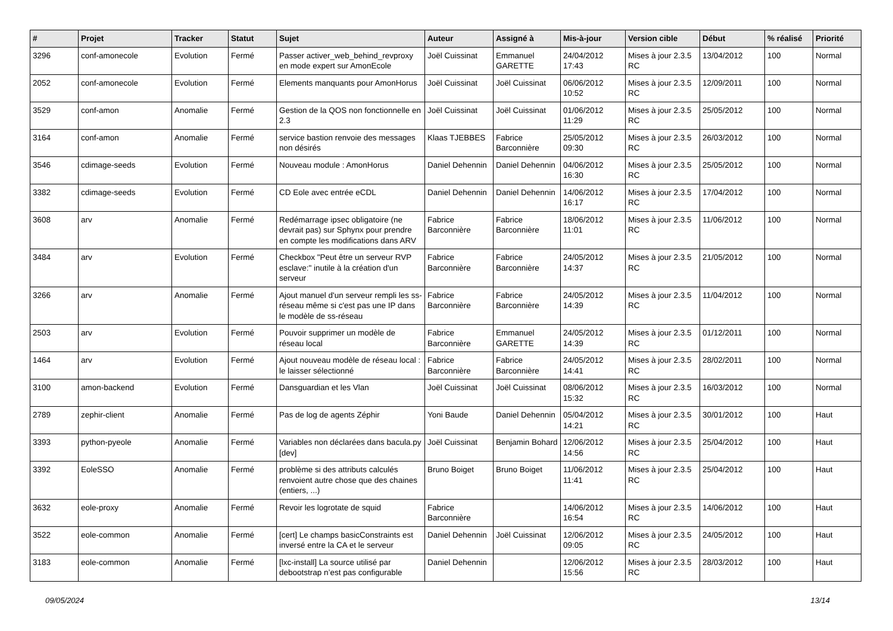| # | Projet | Tracker | Statut | Sujet | Auteur | Assigné à | Mis-à-jour | Version cible | Début | % réalisé | Priorité |
| --- | --- | --- | --- | --- | --- | --- | --- | --- | --- | --- | --- |
| 3296 | conf-amonecole | Evolution | Fermé | Passer activer_web_behind_revproxy en mode expert sur AmonEcole | Joël Cuissinat | Emmanuel GARETTE | 24/04/2012 17:43 | Mises à jour 2.3.5 RC | 13/04/2012 | 100 | Normal |
| 2052 | conf-amonecole | Evolution | Fermé | Elements manquants pour AmonHorus | Joël Cuissinat | Joël Cuissinat | 06/06/2012 10:52 | Mises à jour 2.3.5 RC | 12/09/2011 | 100 | Normal |
| 3529 | conf-amon | Anomalie | Fermé | Gestion de la QOS non fonctionnelle en 2.3 | Joël Cuissinat | Joël Cuissinat | 01/06/2012 11:29 | Mises à jour 2.3.5 RC | 25/05/2012 | 100 | Normal |
| 3164 | conf-amon | Anomalie | Fermé | service bastion renvoie des messages non désirés | Klaas TJEBBES | Fabrice Barconnière | 25/05/2012 09:30 | Mises à jour 2.3.5 RC | 26/03/2012 | 100 | Normal |
| 3546 | cdimage-seeds | Evolution | Fermé | Nouveau module : AmonHorus | Daniel Dehennin | Daniel Dehennin | 04/06/2012 16:30 | Mises à jour 2.3.5 RC | 25/05/2012 | 100 | Normal |
| 3382 | cdimage-seeds | Evolution | Fermé | CD Eole avec entrée eCDL | Daniel Dehennin | Daniel Dehennin | 14/06/2012 16:17 | Mises à jour 2.3.5 RC | 17/04/2012 | 100 | Normal |
| 3608 | arv | Anomalie | Fermé | Redémarrage ipsec obligatoire (ne devrait pas) sur Sphynx pour prendre en compte les modifications dans ARV | Fabrice Barconnière | Fabrice Barconnière | 18/06/2012 11:01 | Mises à jour 2.3.5 RC | 11/06/2012 | 100 | Normal |
| 3484 | arv | Evolution | Fermé | Checkbox "Peut être un serveur RVP esclave:" inutile à la création d'un serveur | Fabrice Barconnière | Fabrice Barconnière | 24/05/2012 14:37 | Mises à jour 2.3.5 RC | 21/05/2012 | 100 | Normal |
| 3266 | arv | Anomalie | Fermé | Ajout manuel d'un serveur rempli les ss-réseau même si c'est pas une IP dans le modèle de ss-réseau | Fabrice Barconnière | Fabrice Barconnière | 24/05/2012 14:39 | Mises à jour 2.3.5 RC | 11/04/2012 | 100 | Normal |
| 2503 | arv | Evolution | Fermé | Pouvoir supprimer un modèle de réseau local | Fabrice Barconnière | Emmanuel GARETTE | 24/05/2012 14:39 | Mises à jour 2.3.5 RC | 01/12/2011 | 100 | Normal |
| 1464 | arv | Evolution | Fermé | Ajout nouveau modèle de réseau local : le laisser sélectionné | Fabrice Barconnière | Fabrice Barconnière | 24/05/2012 14:41 | Mises à jour 2.3.5 RC | 28/02/2011 | 100 | Normal |
| 3100 | amon-backend | Evolution | Fermé | Dansguardian et les Vlan | Joël Cuissinat | Joël Cuissinat | 08/06/2012 15:32 | Mises à jour 2.3.5 RC | 16/03/2012 | 100 | Normal |
| 2789 | zephir-client | Anomalie | Fermé | Pas de log de agents Zéphir | Yoni Baude | Daniel Dehennin | 05/04/2012 14:21 | Mises à jour 2.3.5 RC | 30/01/2012 | 100 | Haut |
| 3393 | python-pyeole | Anomalie | Fermé | Variables non déclarées dans bacula.py [dev] | Joël Cuissinat | Benjamin Bohard | 12/06/2012 14:56 | Mises à jour 2.3.5 RC | 25/04/2012 | 100 | Haut |
| 3392 | EoleSSO | Anomalie | Fermé | problème si des attributs calculés renvoient autre chose que des chaines (entiers, ...) | Bruno Boiget | Bruno Boiget | 11/06/2012 11:41 | Mises à jour 2.3.5 RC | 25/04/2012 | 100 | Haut |
| 3632 | eole-proxy | Anomalie | Fermé | Revoir les logrotate de squid | Fabrice Barconnière | | 14/06/2012 16:54 | Mises à jour 2.3.5 RC | 14/06/2012 | 100 | Haut |
| 3522 | eole-common | Anomalie | Fermé | [cert] Le champs basicConstraints est inversé entre la CA et le serveur | Daniel Dehennin | Joël Cuissinat | 12/06/2012 09:05 | Mises à jour 2.3.5 RC | 24/05/2012 | 100 | Haut |
| 3183 | eole-common | Anomalie | Fermé | [lxc-install] La source utilisé par debootstrap n’est pas configurable | Daniel Dehennin | | 12/06/2012 15:56 | Mises à jour 2.3.5 RC | 28/03/2012 | 100 | Haut |
09/05/2024 13/14